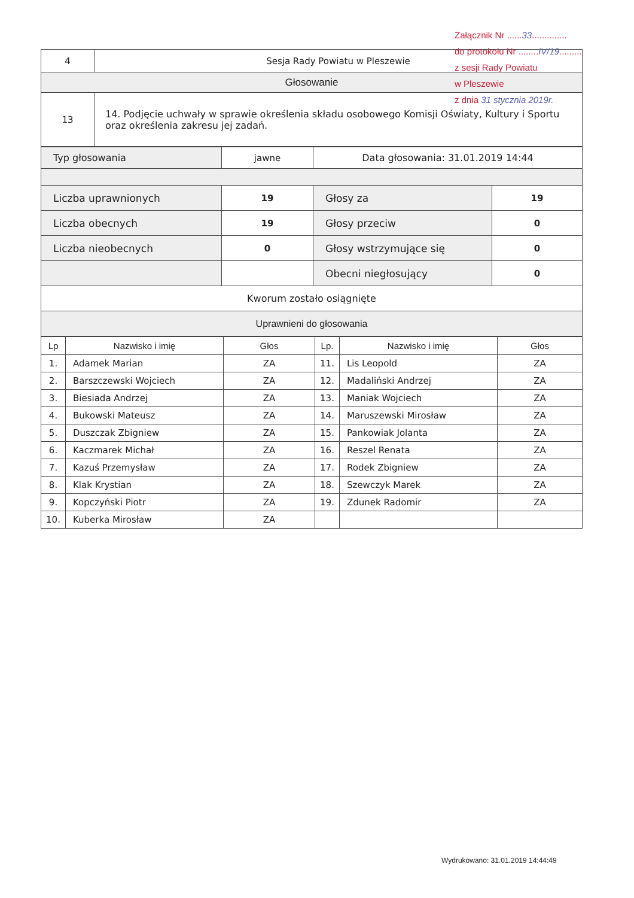Załącznik Nr ......33..............
do protokołu Nr ........IV/19.........
z sesji Rady Powiatu
w Pleszewie
z dnia 31 stycznia 2019r.
| 4 | Sesja Rady Powiatu w Pleszewie |
| Głosowanie | |
| 13 | 14. Podjęcie uchwały w sprawie określenia składu osobowego Komisji Oświaty, Kultury i Sportu oraz określenia zakresu jej zadań. |
| Typ głosowania | jawne | Data głosowania: 31.01.2019 14:44 | |
| Liczba uprawnionych | 19 | Głosy za | 19 |
| Liczba obecnych | 19 | Głosy przeciw | 0 |
| Liczba nieobecnych | 0 | Głosy wstrzymujące się | 0 |
| | | Obecni niegłosujący | 0 |
| Kworum zostało osiągnięte | | | |
| Uprawnieni do głosowania | | | |
| Lp | Nazwisko i imię | Głos | Lp. | Nazwisko i imię | Głos |
| --- | --- | --- | --- | --- | --- |
| 1. | Adamek Marian | ZA | 11. | Lis Leopold | ZA |
| 2. | Barszczewski Wojciech | ZA | 12. | Madaliński Andrzej | ZA |
| 3. | Biesiada Andrzej | ZA | 13. | Maniak Wojciech | ZA |
| 4. | Bukowski Mateusz | ZA | 14. | Maruszewski Mirosław | ZA |
| 5. | Duszczak Zbigniew | ZA | 15. | Pankowiak Jolanta | ZA |
| 6. | Kaczmarek Michał | ZA | 16. | Reszel Renata | ZA |
| 7. | Kazuś Przemysław | ZA | 17. | Rodek Zbigniew | ZA |
| 8. | Klak Krystian | ZA | 18. | Szewczyk Marek | ZA |
| 9. | Kopczyński Piotr | ZA | 19. | Zdunek Radomir | ZA |
| 10. | Kuberka Mirosław | ZA | | | |
Wydrukowano: 31.01.2019 14:44:49